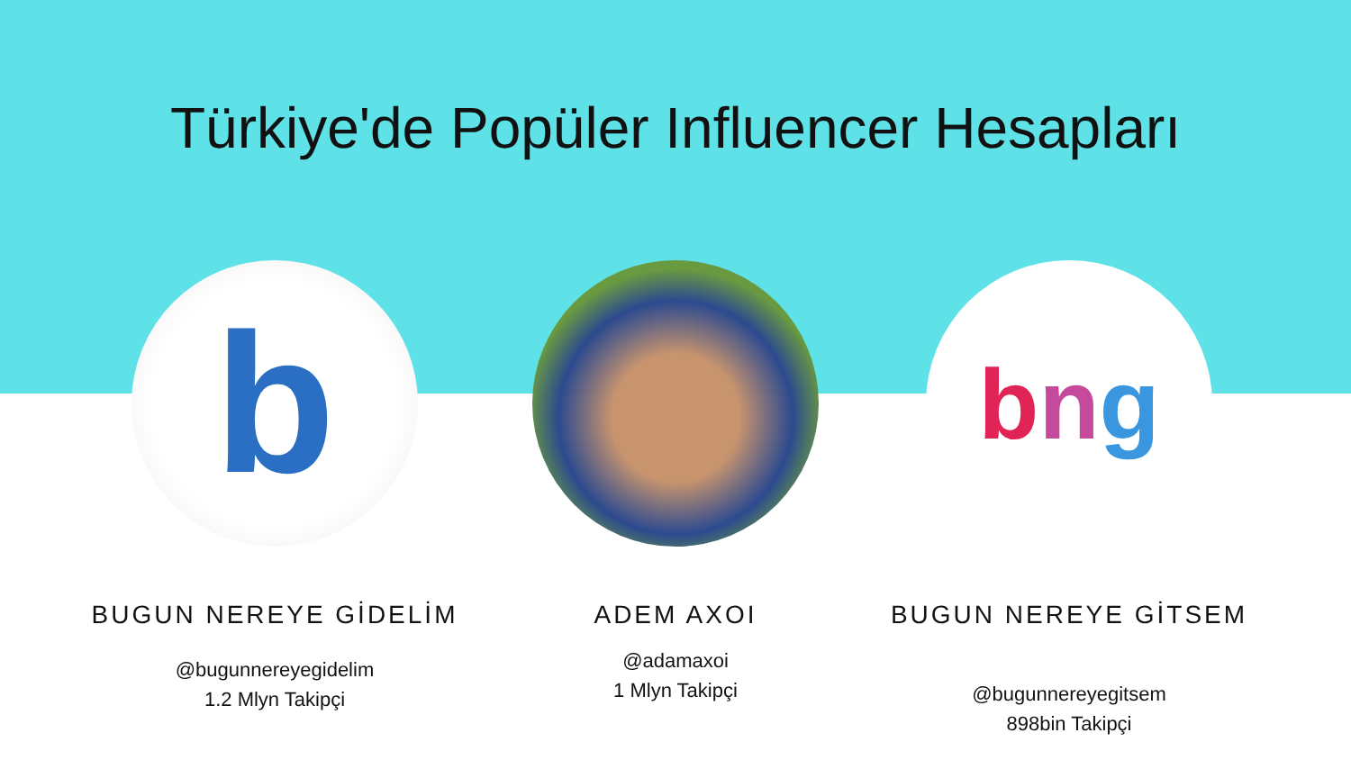Türkiye'de Popüler Influencer Hesapları
b
BUGUN NEREYE GİDELİM
@bugunnereyegidelim
1.2 Mlyn Takipçi
ADEM AXOI
@adamaxoi
1 Mlyn Takipçi
b n g
BUGUN NEREYE GİTSEM
@bugunnereyegitsem
898bin Takipçi